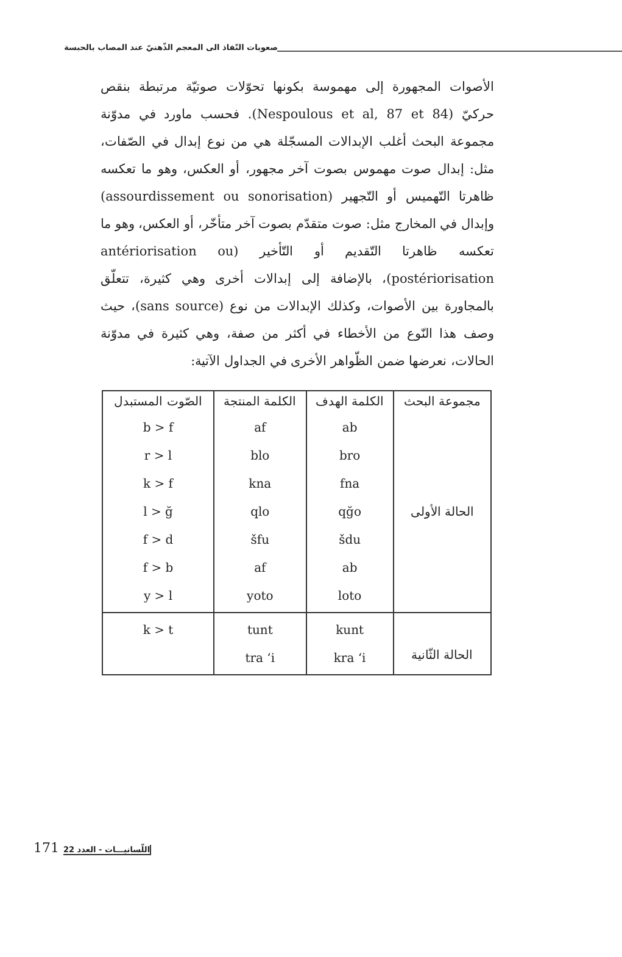صعوبات النّفاذ الى المعجم الذّهنيّ عند المصاب بالحبسة
الأصوات المجهورة إلى مهموسة بكونها تحوّلات صوتيّة مرتبطة بنقص حركيّ (Nespoulous et al, 87 et 84). فحسب ماورد في مدوّنة مجموعة البحث أغلب الإبدالات المسجّلة هي من نوع إبدال في الصّفات، مثل: إبدال صوت مهموس بصوت آخر مجهور، أو العكس، وهو ما تعكسه ظاهرتا التّهميس أو التّجهير (assourdissement ou sonorisation) وإبدال في المخارج مثل: صوت متقدّم بصوت آخر متأخّر، أو العكس، وهو ما تعكسه ظاهرتا التّقديم أو التّأخير (antériorisation ou postériorisation)، بالإضافة إلى إبدالات أخرى وهي كثيرة، تتعلّق بالمجاورة بين الأصوات، وكذلك الإبدالات من نوع (sans source)، حيث وصف هذا النّوع من الأخطاء في أكثر من صفة، وهي كثيرة في مدوّنة الحالات، نعرضها ضمن الظّواهر الأخرى في الجداول الآتية:
| مجموعة البحث | الكلمة الهدف | الكلمة المنتجة | الصّوت المستبدل |
| --- | --- | --- | --- |
| الحالة الأولى | ab bro fna qğo šdu ab loto | af blo kna qlo šfu af yoto | b > f r > l k > f l > ğ f > d f > b y > l |
| الحالة الثّانية | kunt kra ‘i | tunt tra ‘i | k > t |
171 22 اللّسانيـــات - العدد